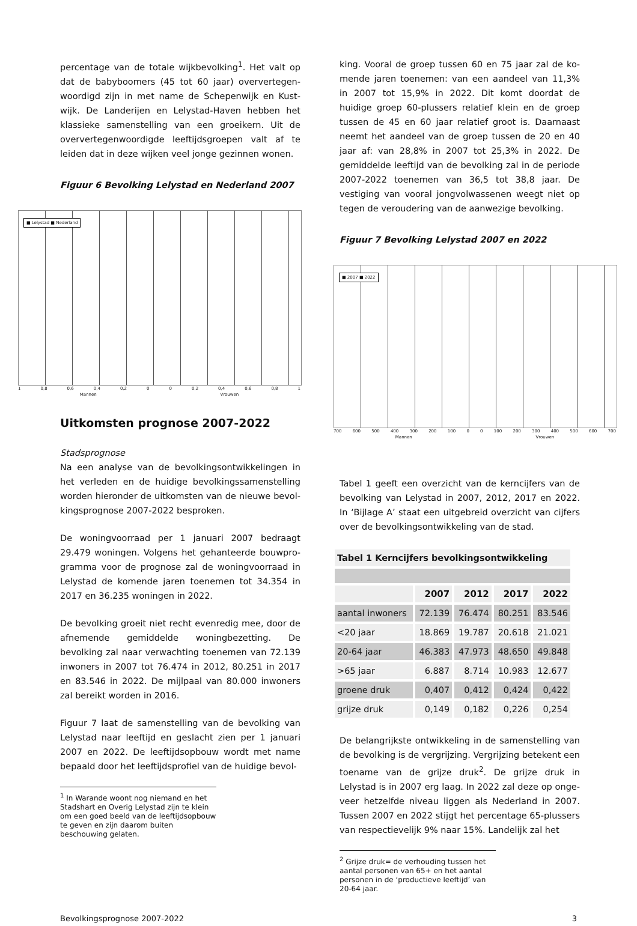percentage van de totale wijkbevolking<sup>1</sup>. Het valt op dat de babyboomers (45 tot 60 jaar) oververtegen­woordigd zijn in met name de Schepenwijk en Kust­wijk. De Landerijen en Lelystad-Haven hebben het klassieke samenstelling van een groeikern. Uit de oververtegenwoordigde leeftijdsgroepen valt af te leiden dat in deze wijken veel jonge gezinnen wonen.
Figuur 6 Bevolking Lelystad en Nederland 2007
■ Lelystad ■ Nederland
1 0,8 0,6 0,4 0,2 0 0 0,2 0,4 0,6 0,8 1
Mannen Vrouwen
Uitkomsten prognose 2007-2022
Stadsprognose
Na een analyse van de bevolkingsontwikkelingen in het verleden en de huidige bevolkingssamenstelling wor­den hieronder de uitkomsten van de nieuwe bevol­kingsprognose 2007-2022 besproken.
De woningvoorraad per 1 januari 2007 bedraagt 29.479 woningen. Volgens het gehanteerde bouwpro­gramma voor de prognose zal de woningvoorraad in Lelystad de komende jaren toenemen tot 34.354 in 2017 en 36.235 woningen in 2022.
De bevolking groeit niet recht evenredig mee, door de afnemende gemiddelde woningbezetting. De bevolking zal naar verwachting toenemen van 72.139 inwoners in 2007 tot 76.474 in 2012, 80.251 in 2017 en 83.546 in 2022. De mijlpaal van 80.000 inwoners zal bereikt worden in 2016.
Figuur 7 laat de samenstelling van de bevolking van Lelystad naar leeftijd en geslacht zien per 1 januari 2007 en 2022. De leeftijdsopbouw wordt met name bepaald door het leeftijdsprofiel van de huidige bevol-
<sup>1</sup> In Warande woont nog niemand en het Stadshart en Overig Lelystad zijn te klein om een goed beeld van de leeftijdsop­bouw te geven en zijn daarom buiten beschouwing gelaten.
king. Vooral de groep tussen 60 en 75 jaar zal de ko­mende jaren toenemen: van een aandeel van 11,3% in 2007 tot 15,9% in 2022. Dit komt doordat de huidige groep 60-plussers relatief klein en de groep tussen de 45 en 60 jaar relatief groot is. Daarnaast neemt het aandeel van de groep tussen de 20 en 40 jaar af: van 28,8% in 2007 tot 25,3% in 2022. De gemiddelde leef­tijd van de bevolking zal in de periode 2007-2022 toenemen van 36,5 tot 38,8 jaar. De vestiging van vooral jongvolwassenen weegt niet op tegen de verou­dering van de aanwezige bevolking.
Figuur 7 Bevolking Lelystad 2007 en 2022
■ 2007 ■ 2022
700 600 500 400 300 200 100 0 0 100 200 300 400 500 600 700
Mannen Vrouwen
Tabel 1 geeft een overzicht van de kerncijfers van de bevolking van Lelystad in 2007, 2012, 2017 en 2022. In ‘Bijlage A’ staat een uitgebreid overzicht van cijfers over de bevolkingsontwikkeling van de stad.
| Tabel 1 Kerncijfers bevolkingsontwikkeling | | | | |
| | 2007 | 2012 | 2017 | 2022 |
| aantal inwoners | 72.139 | 76.474 | 80.251 | 83.546 |
| <20 jaar | 18.869 | 19.787 | 20.618 | 21.021 |
| 20-64 jaar | 46.383 | 47.973 | 48.650 | 49.848 |
| >65 jaar | 6.887 | 8.714 | 10.983 | 12.677 |
| groene druk | 0,407 | 0,412 | 0,424 | 0,422 |
| grijze druk | 0,149 | 0,182 | 0,226 | 0,254 |
De belangrijkste ontwikkeling in de samenstelling van de bevolking is de vergrijzing. Vergrijzing betekent een toename van de grijze druk<sup>2</sup>. De grijze druk in Lelystad is in 2007 erg laag. In 2022 zal deze op onge­veer hetzelfde niveau liggen als Nederland in 2007. Tussen 2007 en 2022 stijgt het percentage 65-plussers van respectievelijk 9% naar 15%. Landelijk zal het
<sup>2</sup> Grijze druk= de verhouding tussen het aantal personen van 65+ en het aantal personen in de ‘productieve leeftijd’ van 20-64 jaar.
Bevolkingsprognose 2007-2022 3